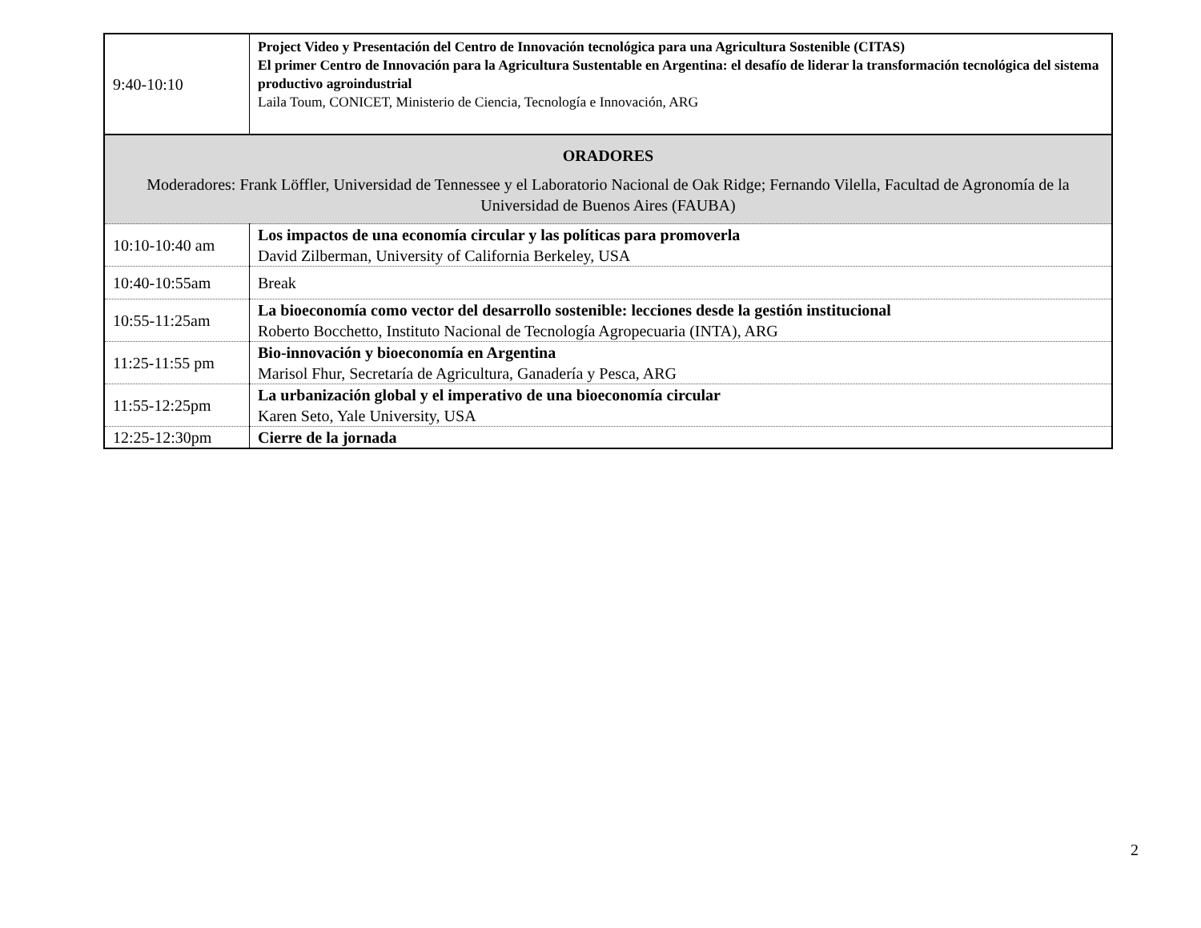| 9:40-10:10 | Project Video y Presentación del Centro de Innovación tecnológica para una Agricultura Sostenible (CITAS) El primer Centro de Innovación para la Agricultura Sustentable en Argentina: el desafío de liderar la transformación tecnológica del sistema productivo agroindustrial Laila Toum, CONICET, Ministerio de Ciencia, Tecnología e Innovación, ARG |
| ORADORES Moderadores: Frank Löffler, Universidad de Tennessee y el Laboratorio Nacional de Oak Ridge; Fernando Vilella, Facultad de Agronomía de la Universidad de Buenos Aires (FAUBA) | |
| 10:10-10:40 am | Los impactos de una economía circular y las políticas para promoverla David Zilberman, University of California Berkeley, USA |
| 10:40-10:55am | Break |
| 10:55-11:25am | La bioeconomía como vector del desarrollo sostenible: lecciones desde la gestión institucional Roberto Bocchetto, Instituto Nacional de Tecnología Agropecuaria (INTA), ARG |
| 11:25-11:55 pm | Bio-innovación y bioeconomía en Argentina Marisol Fhur, Secretaría de Agricultura, Ganadería y Pesca, ARG |
| 11:55-12:25pm | La urbanización global y el imperativo de una bioeconomía circular Karen Seto, Yale University, USA |
| 12:25-12:30pm | Cierre de la jornada |
2